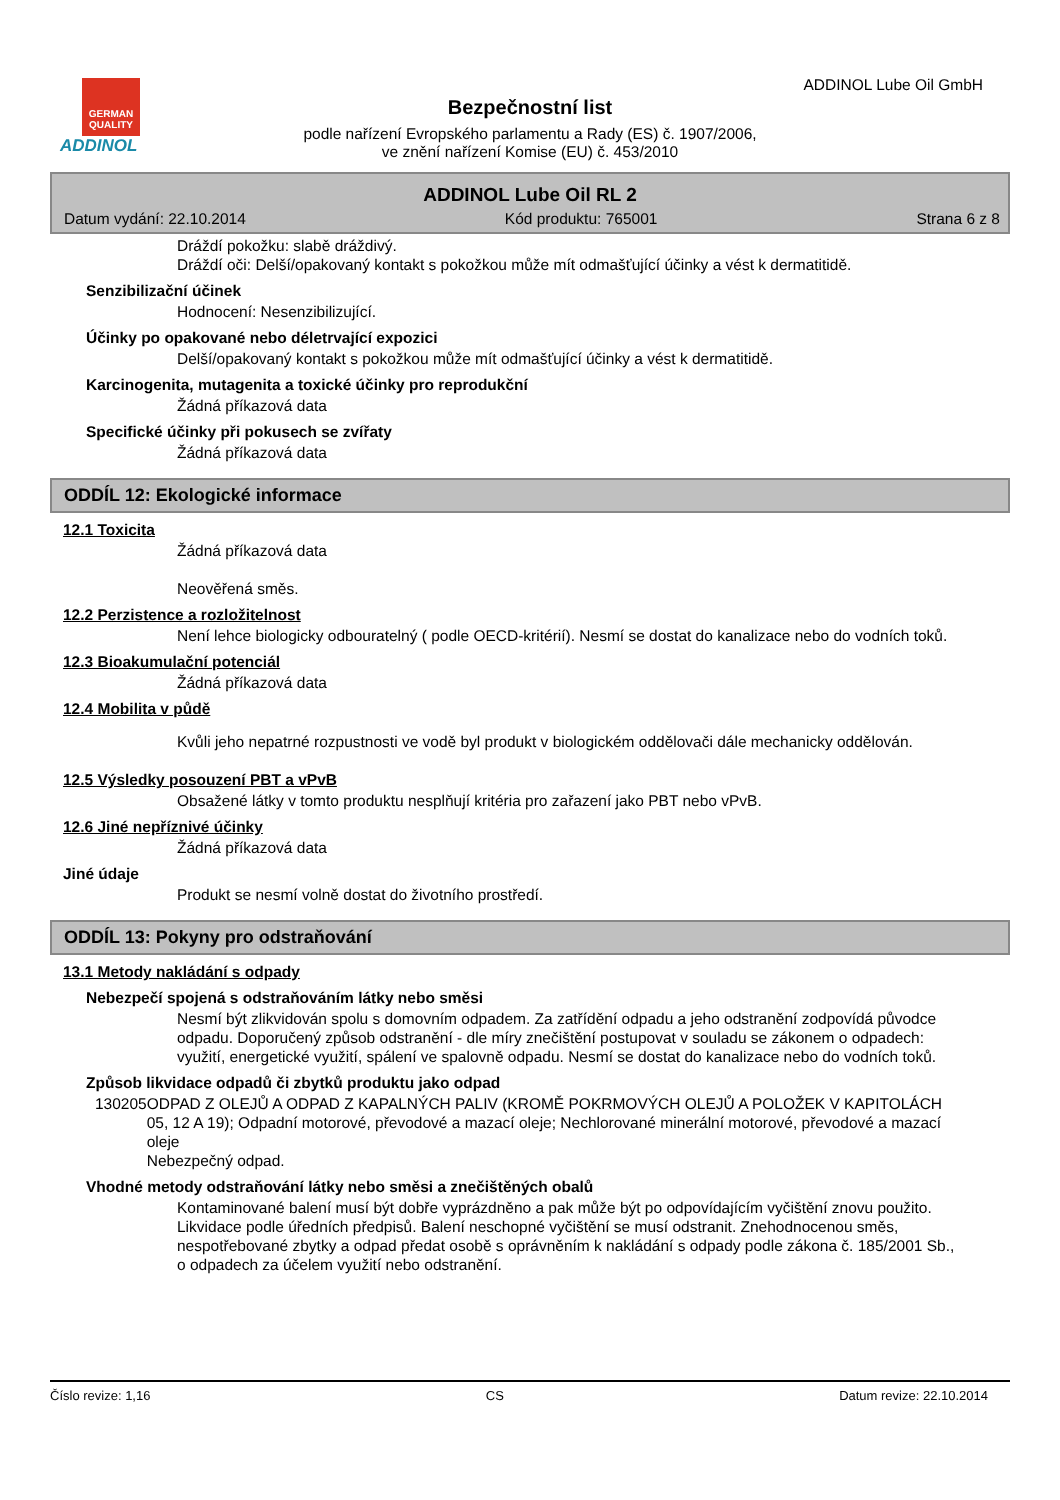GERMAN QUALITY
ADDINOL
ADDINOL Lube Oil GmbH
Bezpečnostní list
podle nařízení Evropského parlamentu a Rady (ES) č. 1907/2006,
ve znění nařízení Komise (EU) č. 453/2010
ADDINOL Lube Oil RL 2
Datum vydání: 22.10.2014 Kód produktu: 765001 Strana 6 z 8
Dráždí pokožku: slabě dráždivý.
Dráždí oči: Delší/opakovaný kontakt s pokožkou může mít odmašťující účinky a vést k dermatitidě.
Senzibilizační účinek
Hodnocení: Nesenzibilizující.
Účinky po opakované nebo déletrvající expozici
Delší/opakovaný kontakt s pokožkou může mít odmašťující účinky a vést k dermatitidě.
Karcinogenita, mutagenita a toxické účinky pro reprodukční
Žádná příkazová data
Specifické účinky při pokusech se zvířaty
Žádná příkazová data
ODDÍL 12: Ekologické informace
12.1 Toxicita
Žádná příkazová data
Neověřená směs.
12.2 Perzistence a rozložitelnost
Není lehce biologicky odbouratelný ( podle OECD-kritérií). Nesmí se dostat do kanalizace nebo do vodních toků.
12.3 Bioakumulační potenciál
Žádná příkazová data
12.4 Mobilita v půdě
Kvůli jeho nepatrné rozpustnosti ve vodě byl produkt v biologickém oddělovači dále mechanicky oddělován.
12.5 Výsledky posouzení PBT a vPvB
Obsažené látky v tomto produktu nesplňují kritéria pro zařazení jako PBT nebo vPvB.
12.6 Jiné nepříznivé účinky
Žádná příkazová data
Jiné údaje
Produkt se nesmí volně dostat do životního prostředí.
ODDÍL 13: Pokyny pro odstraňování
13.1 Metody nakládání s odpady
Nebezpečí spojená s odstraňováním látky nebo směsi
Nesmí být zlikvidován spolu s domovním odpadem. Za zatřídění odpadu a jeho odstranění zodpovídá původce odpadu. Doporučený způsob odstranění - dle míry znečištění postupovat v souladu se zákonem o odpadech: využití, energetické využití, spálení ve spalovně odpadu. Nesmí se dostat do kanalizace nebo do vodních toků.
Způsob likvidace odpadů či zbytků produktu jako odpad
130205 ODPAD Z OLEJŮ A ODPAD Z KAPALNÝCH PALIV (KROMĚ POKRMOVÝCH OLEJŮ A POLOŽEK V KAPITOLÁCH 05, 12 A 19); Odpadní motorové, převodové a mazací oleje; Nechlorované minerální motorové, převodové a mazací oleje
Nebezpečný odpad.
Vhodné metody odstraňování látky nebo směsi a znečištěných obalů
Kontaminované balení musí být dobře vyprázdněno a pak může být po odpovídajícím vyčištění znovu použito. Likvidace podle úředních předpisů. Balení neschopné vyčištění se musí odstranit. Znehodnocenou směs, nespotřebované zbytky a odpad předat osobě s oprávněním k nakládání s odpady podle zákona č. 185/2001 Sb., o odpadech za účelem využití nebo odstranění.
Číslo revize: 1,16 CS Datum revize: 22.10.2014